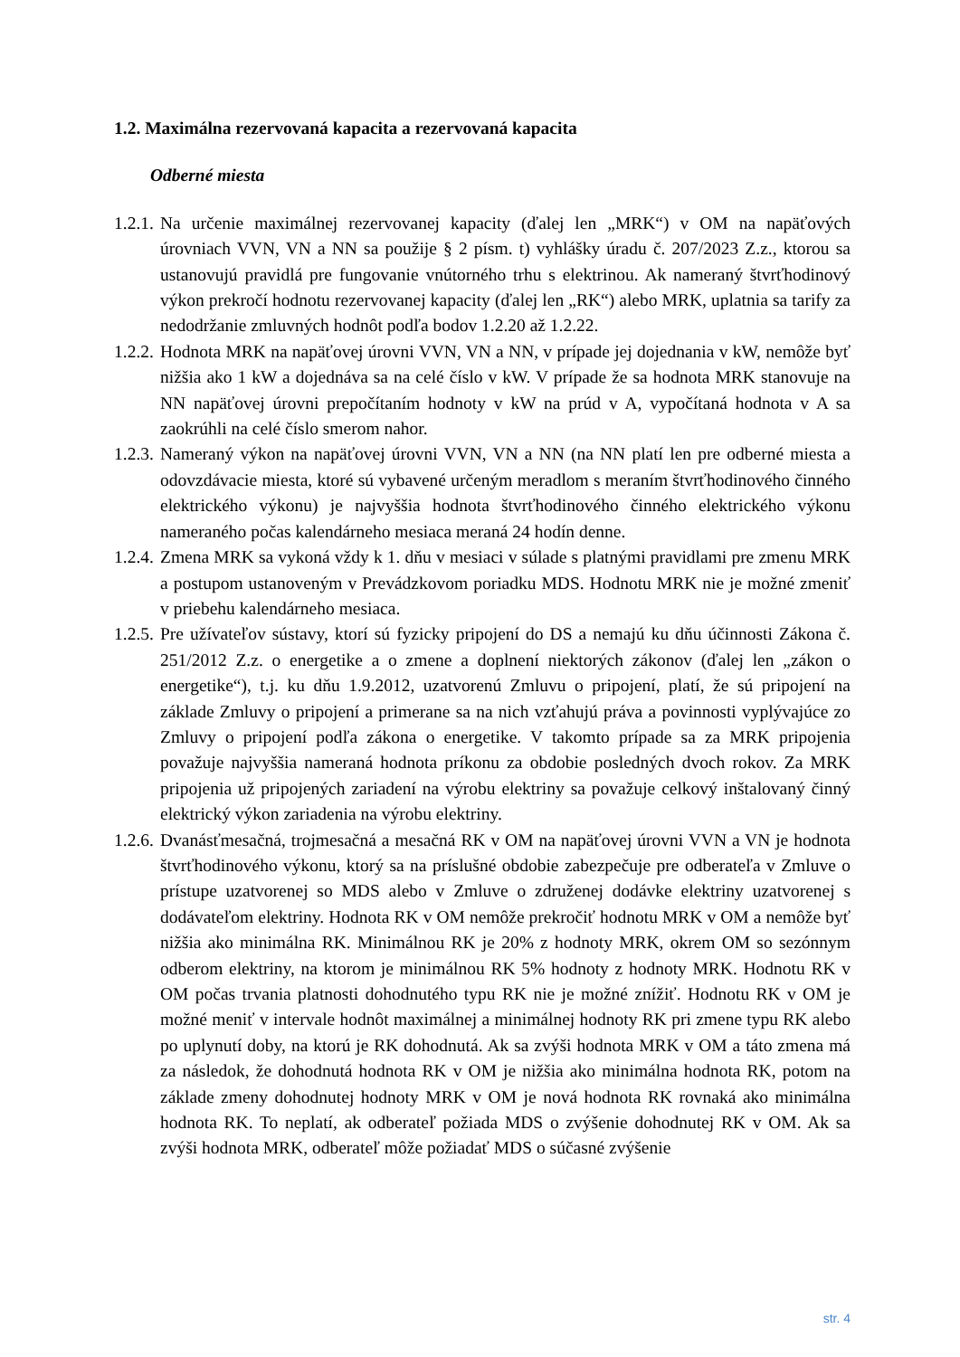1.2. Maximálna rezervovaná kapacita a rezervovaná kapacita
Odberné miesta
1.2.1. Na určenie maximálnej rezervovanej kapacity (ďalej len „MRK“) v OM na napäťových úrovniach VVN, VN a NN sa použije § 2 písm. t) vyhlášky úradu č. 207/2023 Z.z., ktorou sa ustanovujú pravidlá pre fungovanie vnútorného trhu s elektrinou. Ak nameraný štvrťhodinový výkon prekročí hodnotu rezervovanej kapacity (ďalej len „RK“) alebo MRK, uplatnia sa tarify za nedodržanie zmluvných hodnôt podľa bodov 1.2.20 až 1.2.22.
1.2.2. Hodnota MRK na napäťovej úrovni VVN, VN a NN, v prípade jej dojednania v kW, nemôže byť nižšia ako 1 kW a dojednáva sa na celé číslo v kW. V prípade že sa hodnota MRK stanovuje na NN napäťovej úrovni prepočítaním hodnoty v kW na prúd v A, vypočítaná hodnota v A sa zaokrúhli na celé číslo smerom nahor.
1.2.3. Nameraný výkon na napäťovej úrovni VVN, VN a NN (na NN platí len pre odberné miesta a odovzdávacie miesta, ktoré sú vybavené určeným meradlom s meraním štvrťhodinového činného elektrického výkonu) je najvyššia hodnota štvrťhodinového činného elektrického výkonu nameraného počas kalendárneho mesiaca meraná 24 hodín denne.
1.2.4. Zmena MRK sa vykoná vždy k 1. dňu v mesiaci v súlade s platnými pravidlami pre zmenu MRK a postupom ustanoveným v Prevádzkovom poriadku MDS. Hodnotu MRK nie je možné zmeniť v priebehu kalendárneho mesiaca.
1.2.5. Pre užívateľov sústavy, ktorí sú fyzicky pripojení do DS a nemajú ku dňu účinnosti Zákona č. 251/2012 Z.z. o energetike a o zmene a doplnení niektorých zákonov (ďalej len „zákon o energetike“), t.j. ku dňu 1.9.2012, uzatvorenú Zmluvu o pripojení, platí, že sú pripojení na základe Zmluvy o pripojení a primerane sa na nich vzťahujú práva a povinnosti vyplývajúce zo Zmluvy o pripojení podľa zákona o energetike. V takomto prípade sa za MRK pripojenia považuje najvyššia nameraná hodnota príkonu za obdobie posledných dvoch rokov. Za MRK pripojenia už pripojených zariadení na výrobu elektriny sa považuje celkový inštalovaný činný elektrický výkon zariadenia na výrobu elektriny.
1.2.6. Dvanásťmesačná, trojmesačná a mesačná RK v OM na napäťovej úrovni VVN a VN je hodnota štvrťhodinového výkonu, ktorý sa na príslušné obdobie zabezpečuje pre odberateľa v Zmluve o prístupe uzatvorenej so MDS alebo v Zmluve o združenej dodávke elektriny uzatvorenej s dodávateľom elektriny. Hodnota RK v OM nemôže prekročiť hodnotu MRK v OM a nemôže byť nižšia ako minimálna RK. Minimálnou RK je 20% z hodnoty MRK, okrem OM so sezónnym odberom elektriny, na ktorom je minimálnou RK 5% hodnoty z hodnoty MRK. Hodnotu RK v OM počas trvania platnosti dohodnutého typu RK nie je možné znížiť. Hodnotu RK v OM je možné meniť v intervale hodnôt maximálnej a minimálnej hodnoty RK pri zmene typu RK alebo po uplynutí doby, na ktorú je RK dohodnutá. Ak sa zvýši hodnota MRK v OM a táto zmena má za následok, že dohodnutá hodnota RK v OM je nižšia ako minimálna hodnota RK, potom na základe zmeny dohodnutej hodnoty MRK v OM je nová hodnota RK rovnaká ako minimálna hodnota RK. To neplatí, ak odberateľ požiada MDS o zvýšenie dohodnutej RK v OM. Ak sa zvýši hodnota MRK, odberateľ môže požiadať MDS o súčasné zvýšenie
str. 4